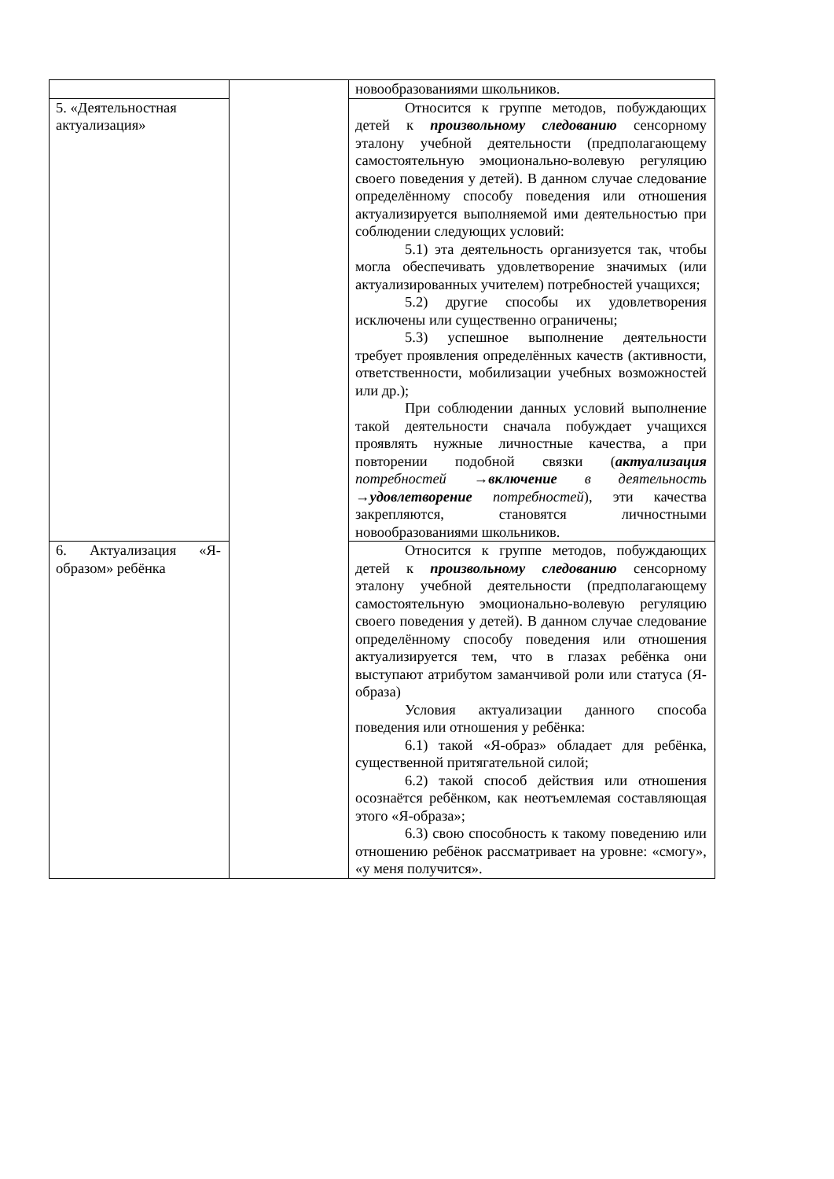| | | новообразованиями школьников. |
| 5. «Деятельностная актуализация» | | Относится к группе методов, побуждающих детей к произвольному следованию сенсорному эталону учебной деятельности (предполагающему самостоятельную эмоционально-волевую регуляцию своего поведения у детей). В данном случае следование определённому способу поведения или отношения актуализируется выполняемой ими деятельностью при соблюдении следующих условий: 5.1) эта деятельность организуется так, чтобы могла обеспечивать удовлетворение значимых (или актуализированных учителем) потребностей учащихся; 5.2) другие способы их удовлетворения исключены или существенно ограничены; 5.3) успешное выполнение деятельности требует проявления определённых качеств (активности, ответственности, мобилизации учебных возможностей или др.); При соблюдении данных условий выполнение такой деятельности сначала побуждает учащихся проявлять нужные личностные качества, а при повторении подобной связки ( актуализация потребностей → включение в деятельность → удовлетворение потребностей ), эти качества закрепляются, становятся личностными новообразованиями школьников. |
| 6. Актуализация «Я-образом» ребёнка | | Относится к группе методов, побуждающих детей к произвольному следованию сенсорному эталону учебной деятельности (предполагающему самостоятельную эмоционально-волевую регуляцию своего поведения у детей). В данном случае следование определённому способу поведения или отношения актуализируется тем, что в глазах ребёнка они выступают атрибутом заманчивой роли или статуса (Я-образа) Условия актуализации данного способа поведения или отношения у ребёнка: 6.1) такой «Я-образ» обладает для ребёнка, существенной притягательной силой; 6.2) такой способ действия или отношения осознаётся ребёнком, как неотъемлемая составляющая этого «Я-образа»; 6.3) свою способность к такому поведению или отношению ребёнок рассматривает на уровне: «смогу», «у меня получится». |